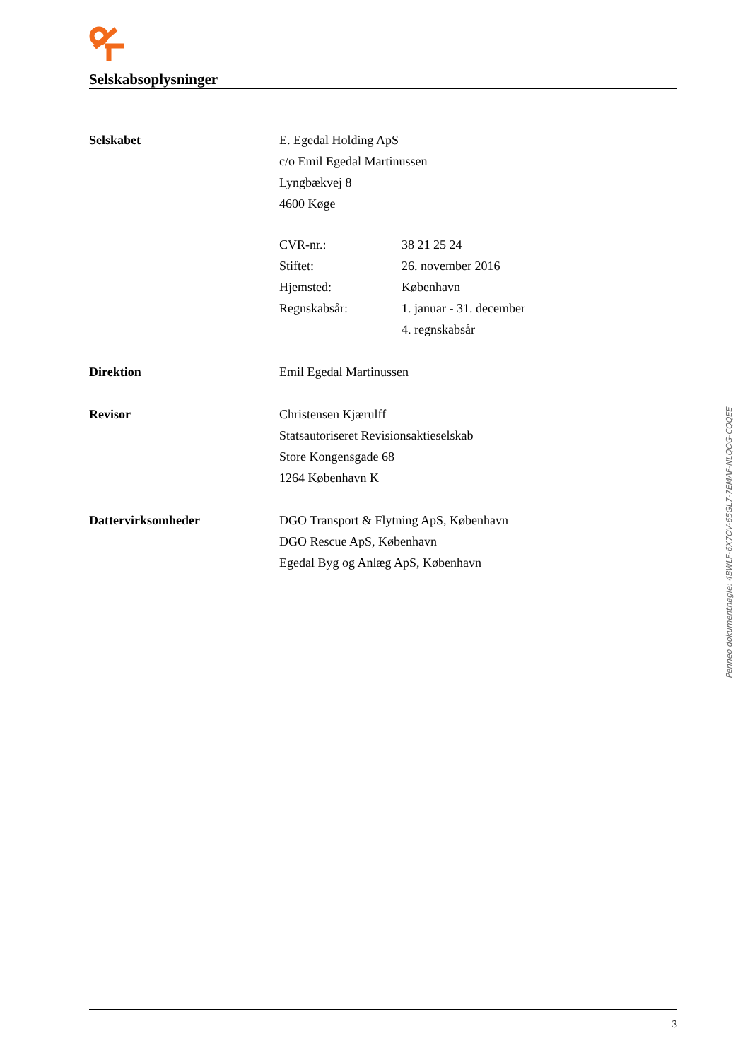Selskabsoplysninger
Selskabet E. Egedal Holding ApS
c/o Emil Egedal Martinussen
Lyngbækvej 8
4600 Køge
CVR-nr.:
Stiftet:
Hjemsted:
Regnskabsår:
38 21 25 24
26. november 2016
København
1. januar - 31. december
4. regnskabsår
Direktion Emil Egedal Martinussen
Revisor Christensen Kjærulff
Statsautoriseret Revisionsaktieselskab
Store Kongensgade 68
1264 København K
Dattervirksomheder DGO Transport & Flytning ApS, København
DGO Rescue ApS, København
Egedal Byg og Anlæg ApS, København
Penneo dokumentnøgle: 4BWLF-6X7OV-65GL7-7EMAF-NLQOG-CQQEE
3